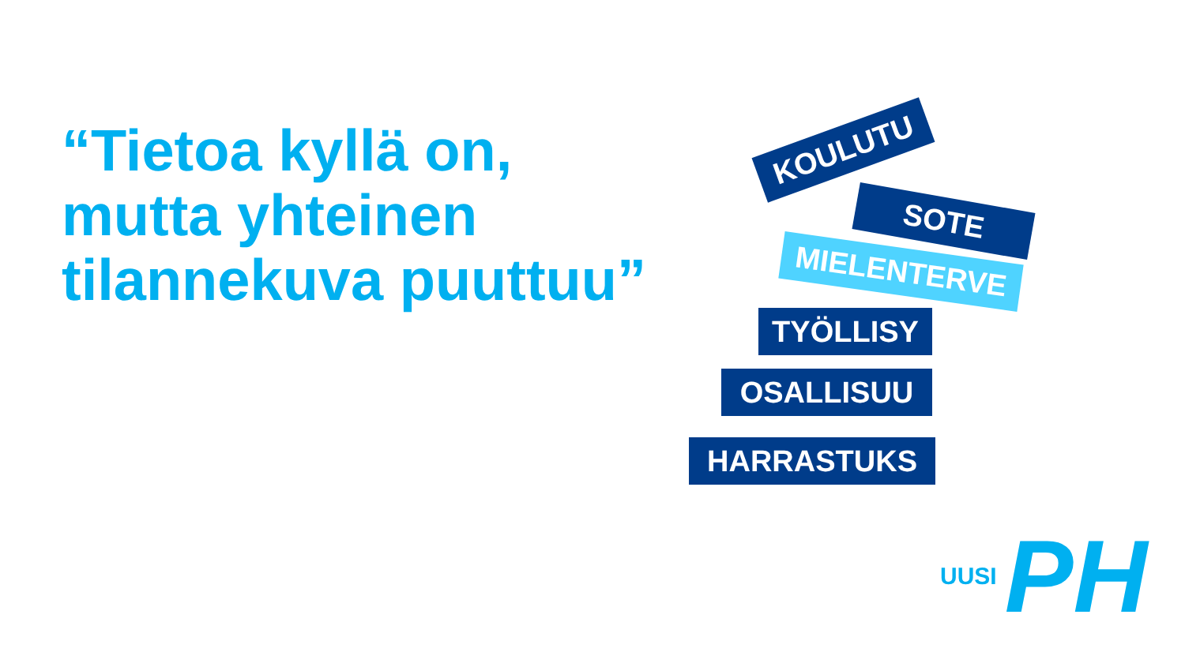“Tietoa kyllä on,
mutta yhteinen
tilannekuva puuttuu”
KOULUTU
SOTE
MIELENTERVE
TYÖLLISY
OSALLISUU
HARRASTUKS
UUSI PH